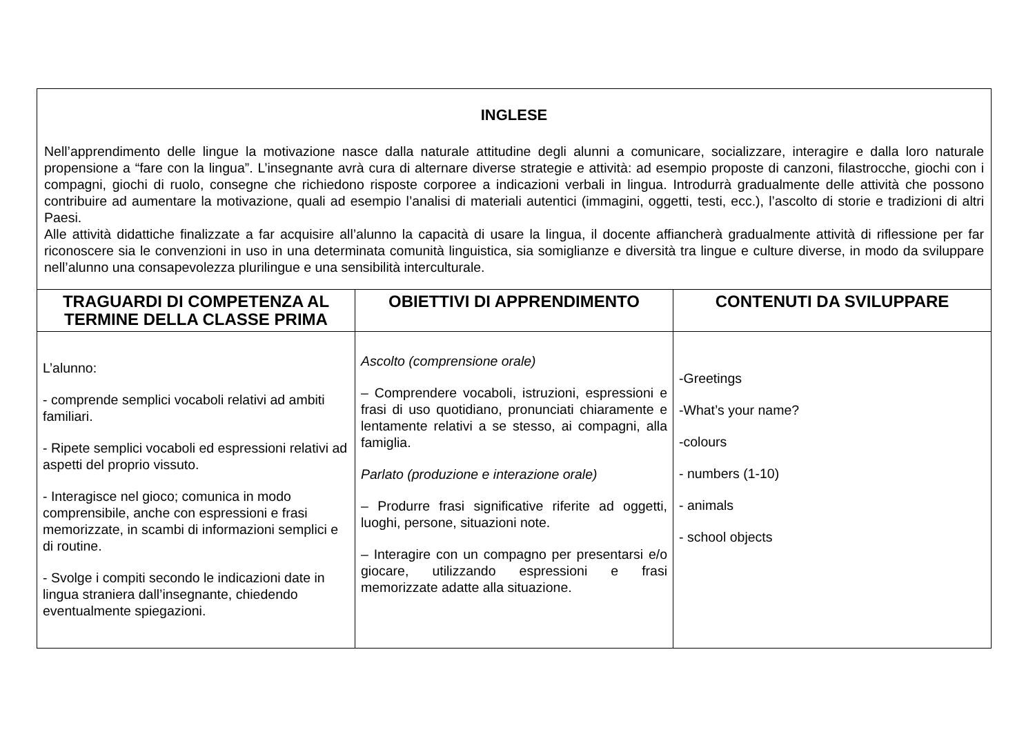| INGLESE Nell’apprendimento delle lingue la motivazione nasce dalla naturale attitudine degli alunni a comunicare, socializzare, interagire e dalla loro naturale propensione a “fare con la lingua”. L’insegnante avrà cura di alternare diverse strategie e attività: ad esempio proposte di canzoni, filastrocche, giochi con i compagni, giochi di ruolo, consegne che richiedono risposte corporee a indicazioni verbali in lingua. Introdurrà gradualmente delle attività che possono contribuire ad aumentare la motivazione, quali ad esempio l’analisi di materiali autentici (immagini, oggetti, testi, ecc.), l’ascolto di storie e tradizioni di altri Paesi. Alle attività didattiche finalizzate a far acquisire all’alunno la capacità di usare la lingua, il docente affiancherà gradualmente attività di riflessione per far riconoscere sia le convenzioni in uso in una determinata comunità linguistica, sia somiglianze e diversità tra lingue e culture diverse, in modo da sviluppare nell’alunno una consapevolezza plurilingue e una sensibilità interculturale. | | |
| TRAGUARDI DI COMPETENZA AL TERMINE DELLA CLASSE PRIMA | OBIETTIVI DI APPRENDIMENTO | CONTENUTI DA SVILUPPARE |
| L’alunno: - comprende semplici vocaboli relativi ad ambiti familiari. - Ripete semplici vocaboli ed espressioni relativi ad aspetti del proprio vissuto. - Interagisce nel gioco; comunica in modo comprensibile, anche con espressioni e frasi memorizzate, in scambi di informazioni semplici e di routine. - Svolge i compiti secondo le indicazioni date in lingua straniera dall’insegnante, chiedendo eventualmente spiegazioni. | Ascolto (comprensione orale) – Comprendere vocaboli, istruzioni, espressioni e frasi di uso quotidiano, pronunciati chiaramente e lentamente relativi a se stesso, ai compagni, alla famiglia. Parlato (produzione e interazione orale) – Produrre frasi significative riferite ad oggetti, luoghi, persone, situazioni note. – Interagire con un compagno per presentarsi e/o giocare, utilizzando espressioni e frasi memorizzate adatte alla situazione. | -Greetings -What’s your name? -colours - numbers (1-10) - animals - school objects |